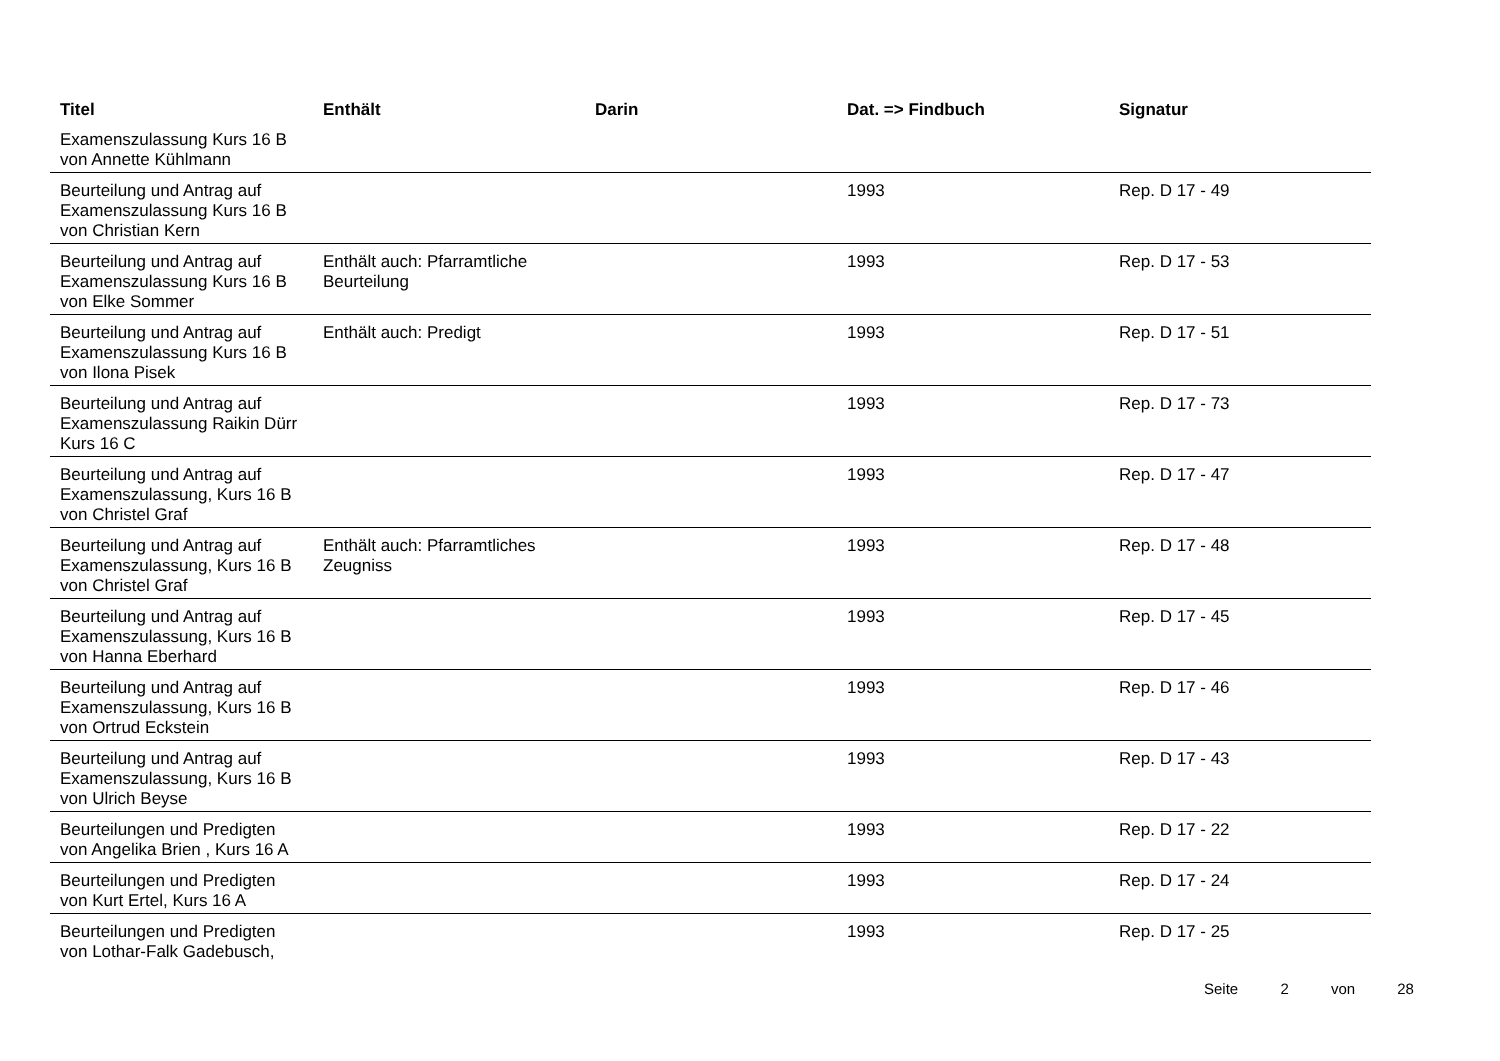| Titel | Enthält | Darin | Dat. => Findbuch | Signatur |
| --- | --- | --- | --- | --- |
| Examenszulassung Kurs 16 B von Annette Kühlmann | | | | |
| Beurteilung und Antrag auf Examenszulassung Kurs 16 B von Christian Kern | | | 1993 | Rep. D 17 - 49 |
| Beurteilung und Antrag auf Examenszulassung Kurs 16 B von Elke Sommer | Enthält auch: Pfarramtliche Beurteilung | | 1993 | Rep. D 17 - 53 |
| Beurteilung und Antrag auf Examenszulassung Kurs 16 B von Ilona Pisek | Enthält auch: Predigt | | 1993 | Rep. D 17 - 51 |
| Beurteilung und Antrag auf Examenszulassung Raikin Dürr Kurs 16 C | | | 1993 | Rep. D 17 - 73 |
| Beurteilung und Antrag auf Examenszulassung, Kurs 16 B von Christel Graf | | | 1993 | Rep. D 17 - 47 |
| Beurteilung und Antrag auf Examenszulassung, Kurs 16 B von Christel Graf | Enthält auch: Pfarramtliches Zeugniss | | 1993 | Rep. D 17 - 48 |
| Beurteilung und Antrag auf Examenszulassung, Kurs 16 B von Hanna Eberhard | | | 1993 | Rep. D 17 - 45 |
| Beurteilung und Antrag auf Examenszulassung, Kurs 16 B von Ortrud Eckstein | | | 1993 | Rep. D 17 - 46 |
| Beurteilung und Antrag auf Examenszulassung, Kurs 16 B von Ulrich Beyse | | | 1993 | Rep. D 17 - 43 |
| Beurteilungen und Predigten von Angelika Brien , Kurs 16 A | | | 1993 | Rep. D 17 - 22 |
| Beurteilungen und Predigten von Kurt Ertel, Kurs 16 A | | | 1993 | Rep. D 17 - 24 |
| Beurteilungen und Predigten von Lothar-Falk Gadebusch, | | | 1993 | Rep. D 17 - 25 |
Seite 2 von 28